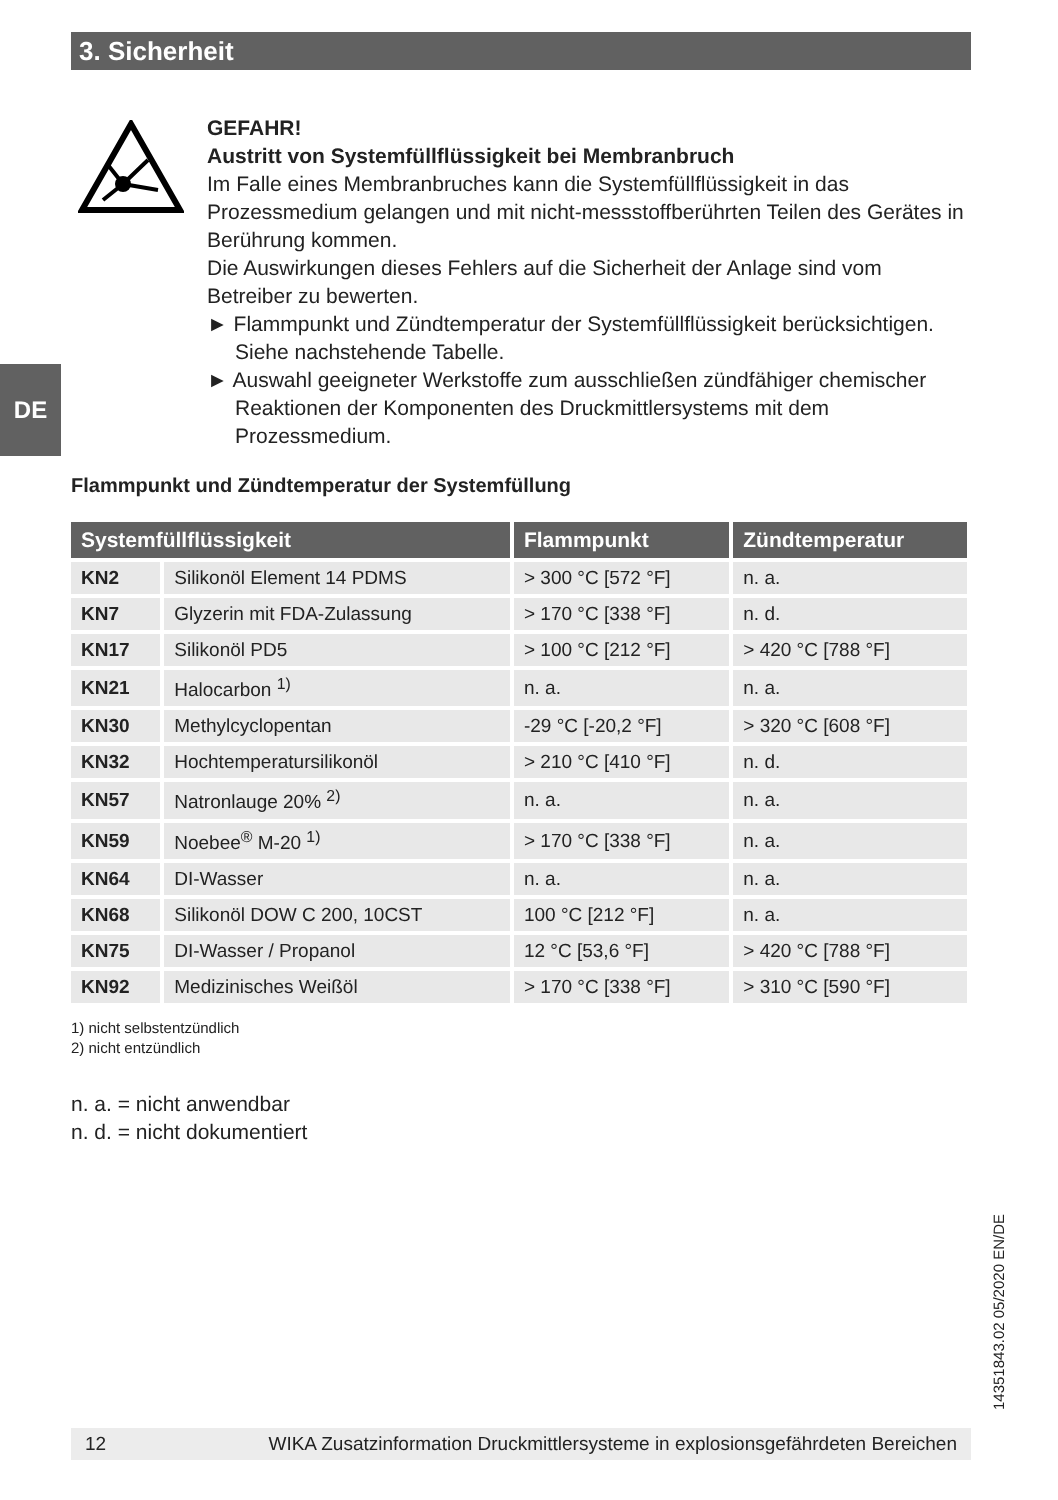3. Sicherheit
DE
GEFAHR!
Austritt von Systemfüllflüssigkeit bei Membranbruch
Im Falle eines Membranbruches kann die Systemfüllflüssigkeit in das Prozessmedium gelangen und mit nicht-messstoffberührten Teilen des Gerätes in Berührung kommen.
Die Auswirkungen dieses Fehlers auf die Sicherheit der Anlage sind vom Betreiber zu bewerten.
► Flammpunkt und Zündtemperatur der Systemfüllflüssigkeit berücksichtigen. Siehe nachstehende Tabelle.
► Auswahl geeigneter Werkstoffe zum ausschließen zündfähiger chemischer Reaktionen der Komponenten des Druckmittlersystems mit dem Prozessmedium.
Flammpunkt und Zündtemperatur der Systemfüllung
| Systemfüllflüssigkeit | | Flammpunkt | Zündtemperatur |
| --- | --- | --- | --- |
| KN2 | Silikonöl Element 14 PDMS | > 300 °C [572 °F] | n. a. |
| KN7 | Glyzerin mit FDA-Zulassung | > 170 °C [338 °F] | n. d. |
| KN17 | Silikonöl PD5 | > 100 °C [212 °F] | > 420 °C [788 °F] |
| KN21 | Halocarbon <sup>1)</sup> | n. a. | n. a. |
| KN30 | Methylcyclopentan | -29 °C [-20,2 °F] | > 320 °C [608 °F] |
| KN32 | Hochtemperatursilikonöl | > 210 °C [410 °F] | n. d. |
| KN57 | Natronlauge 20% <sup>2)</sup> | n. a. | n. a. |
| KN59 | Noebee<sup>®</sup> M-20 <sup>1)</sup> | > 170 °C [338 °F] | n. a. |
| KN64 | DI-Wasser | n. a. | n. a. |
| KN68 | Silikonöl DOW C 200, 10CST | 100 °C [212 °F] | n. a. |
| KN75 | DI-Wasser / Propanol | 12 °C [53,6 °F] | > 420 °C [788 °F] |
| KN92 | Medizinisches Weißöl | > 170 °C [338 °F] | > 310 °C [590 °F] |
1) nicht selbstentzündlich
2) nicht entzündlich
n. a. = nicht anwendbar
n. d. = nicht dokumentiert
14351843.02 05/2020 EN/DE
12 WIKA Zusatzinformation Druckmittlersysteme in explosionsgefährdeten Bereichen